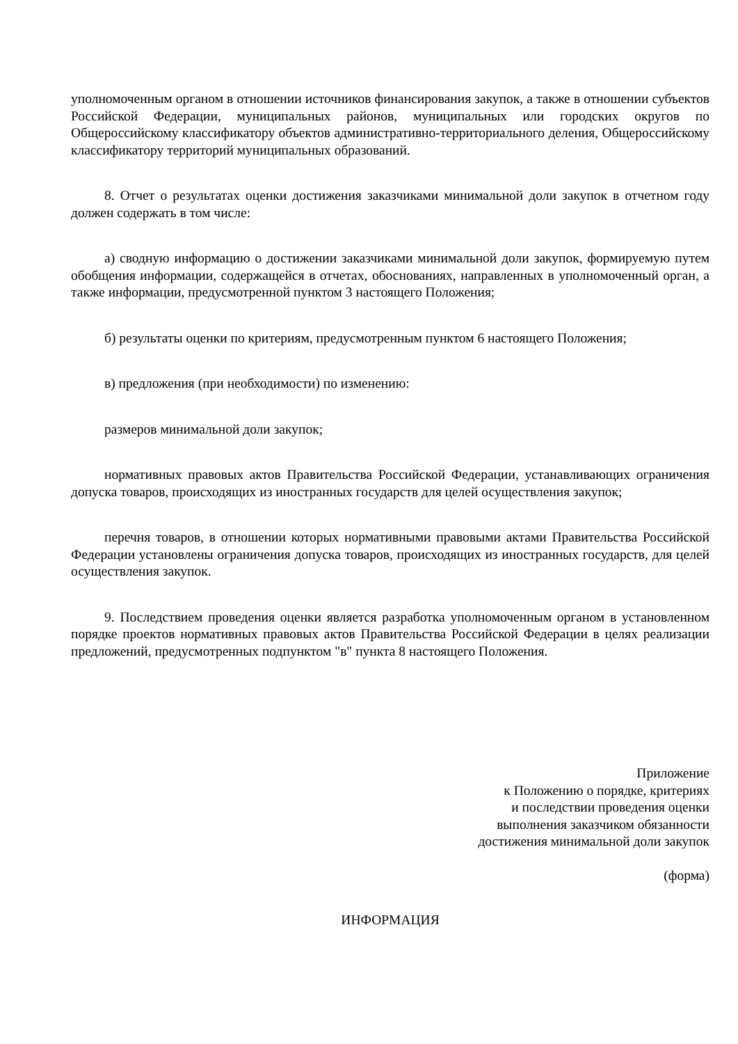уполномоченным органом в отношении источников финансирования закупок, а также в отношении субъектов Российской Федерации, муниципальных районов, муниципальных или городских округов по Общероссийскому классификатору объектов административно-территориального деления, Общероссийскому классификатору территорий муниципальных образований.
8. Отчет о результатах оценки достижения заказчиками минимальной доли закупок в отчетном году должен содержать в том числе:
а) сводную информацию о достижении заказчиками минимальной доли закупок, формируемую путем обобщения информации, содержащейся в отчетах, обоснованиях, направленных в уполномоченный орган, а также информации, предусмотренной пунктом 3 настоящего Положения;
б) результаты оценки по критериям, предусмотренным пунктом 6 настоящего Положения;
в) предложения (при необходимости) по изменению:
размеров минимальной доли закупок;
нормативных правовых актов Правительства Российской Федерации, устанавливающих ограничения допуска товаров, происходящих из иностранных государств для целей осуществления закупок;
перечня товаров, в отношении которых нормативными правовыми актами Правительства Российской Федерации установлены ограничения допуска товаров, происходящих из иностранных государств, для целей осуществления закупок.
9. Последствием проведения оценки является разработка уполномоченным органом в установленном порядке проектов нормативных правовых актов Правительства Российской Федерации в целях реализации предложений, предусмотренных подпунктом "в" пункта 8 настоящего Положения.
Приложение
к Положению о порядке, критериях
и последствии проведения оценки
выполнения заказчиком обязанности
достижения минимальной доли закупок
(форма)
ИНФОРМАЦИЯ